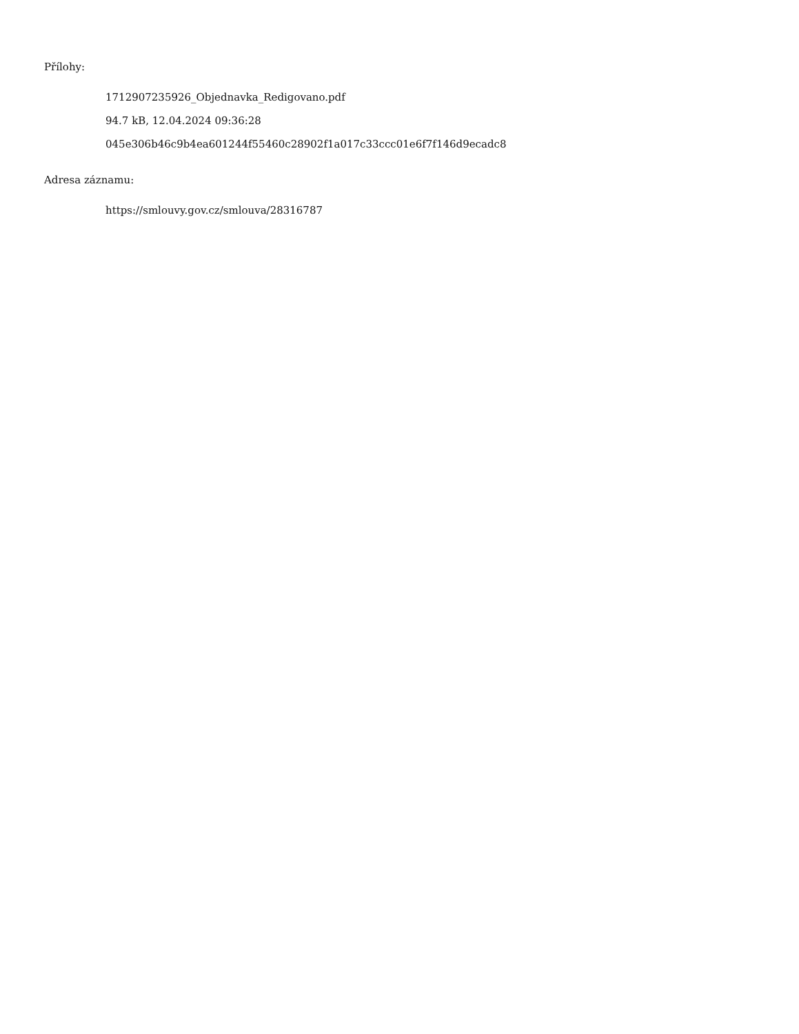Přílohy:
17129072359­26_Objednavka_Redigovano.pdf
94.7 kB, 12.04.2024 09:36:28
045e306b46c9b4ea601244f55460c28902f1a017c33ccc01e6f7f146d9ecadc8
Adresa záznamu:
https://smlouvy.gov.cz/smlouva/28316787